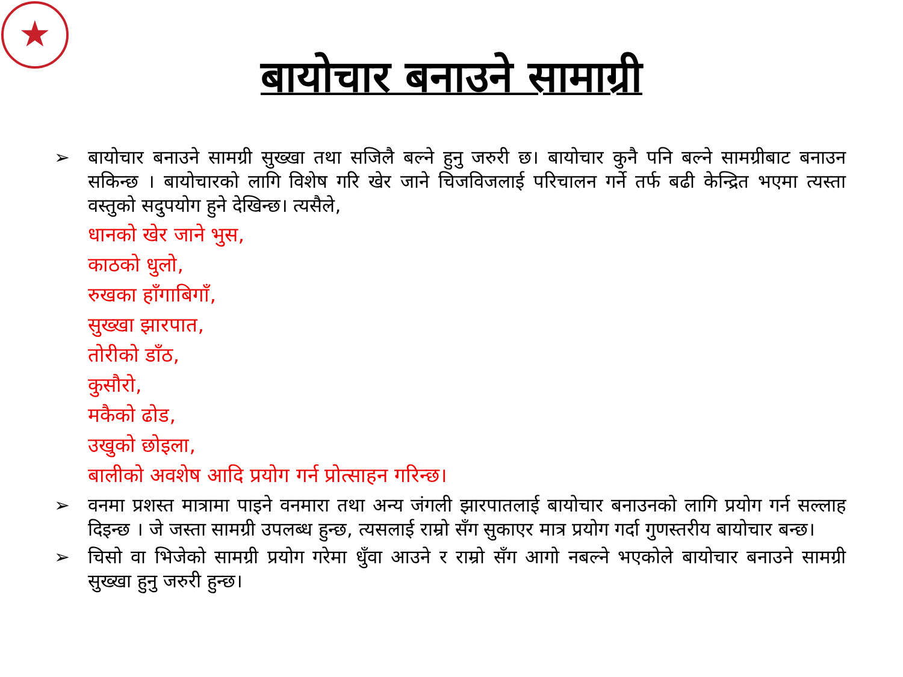★
बायोचार बनाउने सामाग्री
➢ बायोचार बनाउने सामग्री सुख्खा तथा सजिलै बल्ने हुनु जरुरी छ। बायोचार कुनै पनि बल्ने सामग्रीबाट बनाउन सकिन्छ । बायोचारको लागि विशेष गरि खेर जाने चिजविजलाई परिचालन गर्ने तर्फ बढी केन्द्रित भएमा त्यस्ता वस्तुको सदुपयोग हुने देखिन्छ। त्यसैले,
धानको खेर जाने भुस,
काठको धुलो,
रुखका हाँगाबिगाँ,
सुख्खा झारपात,
तोरीको डाँठ,
कुसौरो,
मकैको ढोड,
उखुको छोइला,
बालीको अवशेष आदि प्रयोग गर्न प्रोत्साहन गरिन्छ।
➢ वनमा प्रशस्त मात्रामा पाइने वनमारा तथा अन्य जंगली झारपातलाई बायोचार बनाउनको लागि प्रयोग गर्न सल्लाह दिइन्छ । जे जस्ता सामग्री उपलब्ध हुन्छ, त्यसलाई राम्रो सँग सुकाएर मात्र प्रयोग गर्दा गुणस्तरीय बायोचार बन्छ।
➢ चिसो वा भिजेको सामग्री प्रयोग गरेमा धुँवा आउने र राम्रो सँग आगो नबल्ने भएकोले बायोचार बनाउने सामग्री सुख्खा हुनु जरुरी हुन्छ।